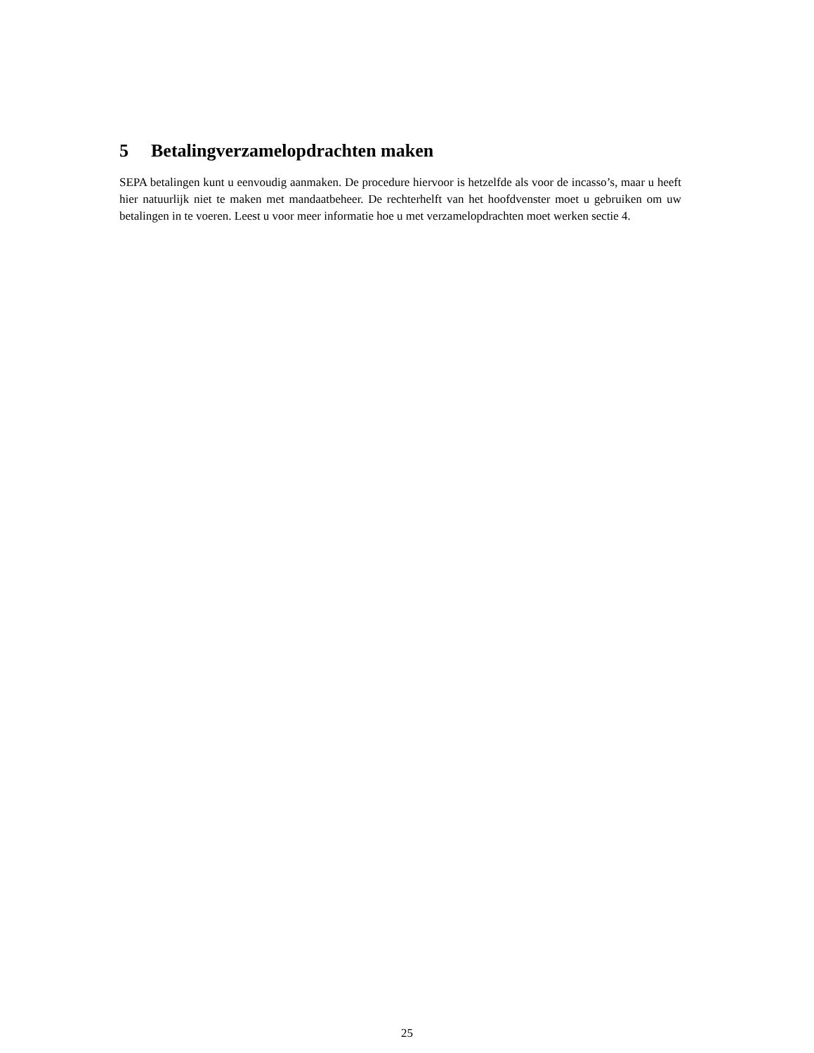5 Betalingverzamelopdrachten maken
SEPA betalingen kunt u eenvoudig aanmaken. De procedure hiervoor is hetzelfde als voor de incasso’s, maar u heeft hier natuurlijk niet te maken met mandaatbeheer. De rechterhelft van het hoofdvenster moet u gebruiken om uw betalingen in te voeren. Leest u voor meer informatie hoe u met verzamelopdrachten moet werken sectie 4.
25